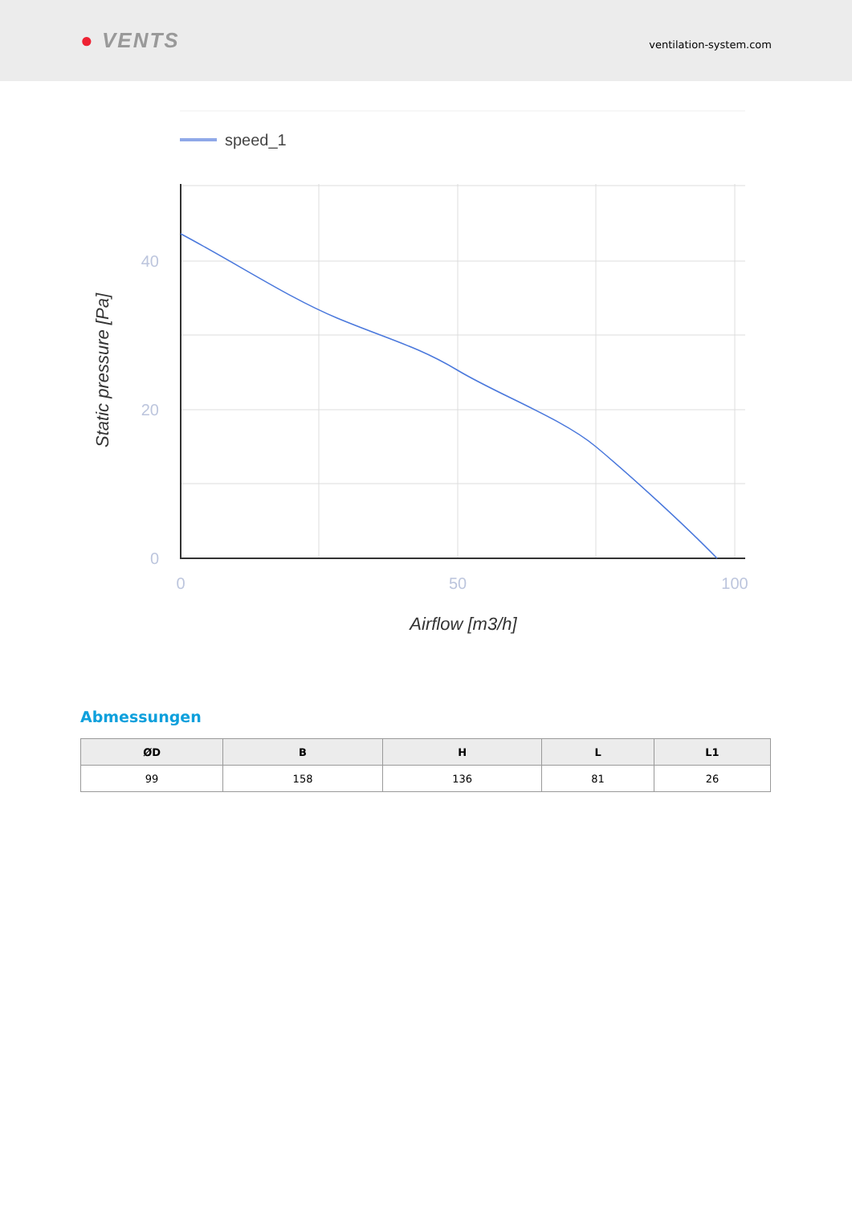● VENTS
ventilation-system.com
speed_1
40
20
0
0
50
100
Airflow [m3/h]
Static pressure [Pa]
Abmessungen
| ØD | B | H | L | L1 |
| --- | --- | --- | --- | --- |
| 99 | 158 | 136 | 81 | 26 |